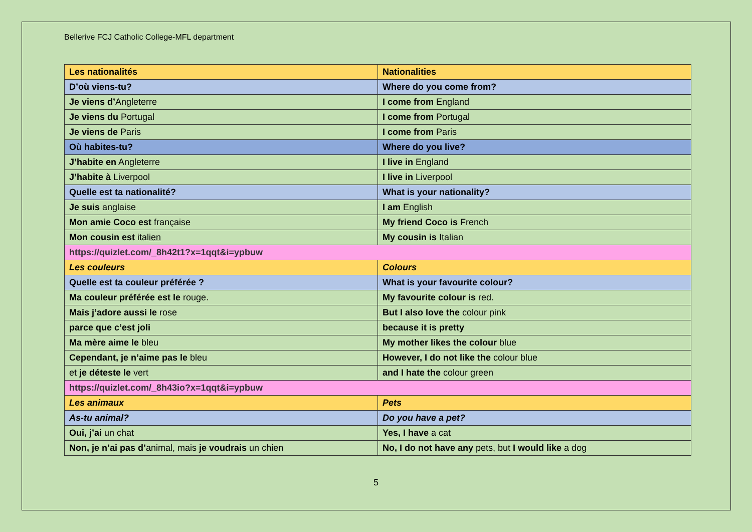Bellerive FCJ Catholic College-MFL department
| Les nationalités | Nationalities |
| D’où viens-tu? | Where do you come from? |
| Je viens d’ Angleterre | I come from England |
| Je viens du Portugal | I come from Portugal |
| Je viens de Paris | I come from Paris |
| Où habites-tu? | Where do you live? |
| J’habite en Angleterre | I live in England |
| J’habite à Liverpool | I live in Liverpool |
| Quelle est ta nationalité? | What is your nationality? |
| Je suis anglaise | I am English |
| Mon amie Coco est française | My friend Coco is French |
| Mon cousin est ital ien | My cousin is Italian |
| https://quizlet.com/_8h42t1?x=1qqt&i=ypbuw | |
| Les couleurs | Colours |
| Quelle est ta couleur préférée ? | What is your favourite colour? |
| Ma couleur préférée est le rouge. | My favourite colour is red. |
| Mais j’adore aussi le rose | But I also love the colour pink |
| parce que c’est joli | because it is pretty |
| Ma mère aime le bleu | My mother likes the colour blue |
| Cependant, je n’aime pas le bleu | However, I do not like the colour blue |
| et je déteste le vert | and I hate the colour green |
| https://quizlet.com/_8h43io?x=1qqt&i=ypbuw | |
| Les animaux | Pets |
| As-tu animal? | Do you have a pet? |
| Oui, j’ai un chat | Yes, I have a cat |
| Non, je n’ai pas d’ animal, mais je voudrais un chien | No, I do not have any pets, but I would like a dog |
5